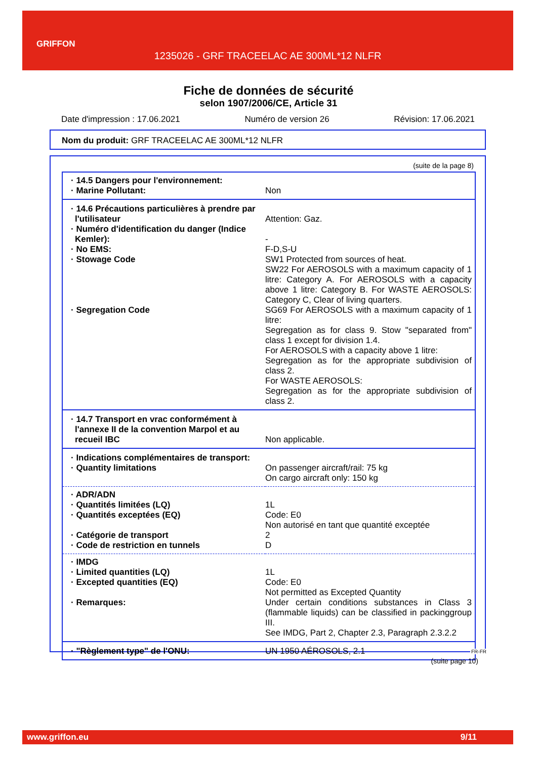GRIFFON
1235026 - GRF TRACEELAC AE 300ML*12 NLFR
Fiche de données de sécurité
selon 1907/2006/CE, Article 31
Date d'impression : 17.06.2021 Numéro de version 26 Révision: 17.06.2021
Nom du produit: GRF TRACEELAC AE 300ML*12 NLFR
(suite de la page 8)
| · 14.5 Dangers pour l'environnement: | |
| · Marine Pollutant: | Non |
| · 14.6 Précautions particulières à prendre par l'utilisateur | Attention: Gaz. |
| · Numéro d'identification du danger (Indice Kemler): | - |
| · No EMS: | F-D,S-U |
| · Stowage Code | SW1 Protected from sources of heat. SW22 For AEROSOLS with a maximum capacity of 1 litre: Category A. For AEROSOLS with a capacity above 1 litre: Category B. For WASTE AEROSOLS: Category C, Clear of living quarters. |
| · Segregation Code | SG69 For AEROSOLS with a maximum capacity of 1 litre: Segregation as for class 9. Stow "separated from" class 1 except for division 1.4. For AEROSOLS with a capacity above 1 litre: Segregation as for the appropriate subdivision of class 2. For WASTE AEROSOLS: Segregation as for the appropriate subdivision of class 2. |
| · 14.7 Transport en vrac conformément à l'annexe II de la convention Marpol et au recueil IBC | Non applicable. |
| · Indications complémentaires de transport: | |
| · Quantity limitations | On passenger aircraft/rail: 75 kg On cargo aircraft only: 150 kg |
| · ADR/ADN | |
| · Quantités limitées (LQ) | 1L |
| · Quantités exceptées (EQ) | Code: E0 Non autorisé en tant que quantité exceptée |
| · Catégorie de transport | 2 |
| · Code de restriction en tunnels | D |
| · IMDG | |
| · Limited quantities (LQ) | 1L |
| · Excepted quantities (EQ) | Code: E0 Not permitted as Excepted Quantity |
| · Remarques: | Under certain conditions substances in Class 3 (flammable liquids) can be classified in packinggroup III. See IMDG, Part 2, Chapter 2.3, Paragraph 2.3.2.2 |
| · "Règlement type" de l'ONU: | UN 1950 AÉROSOLS, 2.1 |
FR-FR
(suite page 10)
www.griffon.eu 9/11